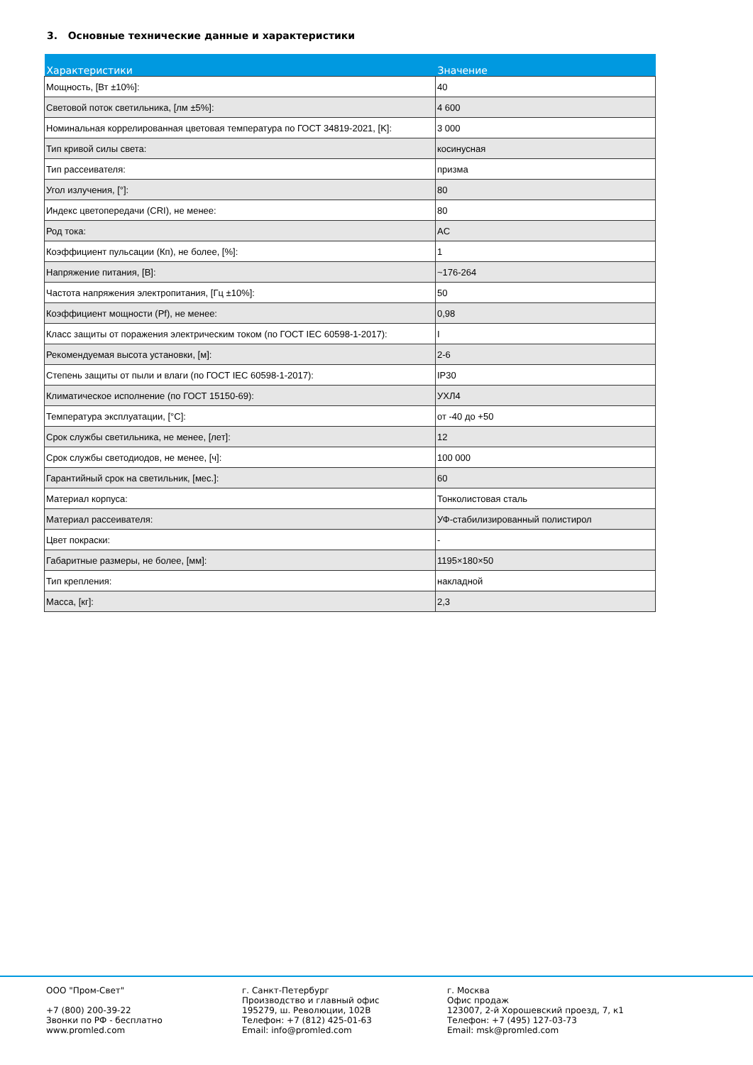3. Основные технические данные и характеристики
| Характеристики | Значение |
| --- | --- |
| Мощность, [Вт ±10%]: | 40 |
| Световой поток светильника, [лм ±5%]: | 4 600 |
| Номинальная коррелированная цветовая температура по ГОСТ 34819-2021, [K]: | 3 000 |
| Тип кривой силы света: | косинусная |
| Тип рассеивателя: | призма |
| Угол излучения, [°]: | 80 |
| Индекс цветопередачи (CRI), не менее: | 80 |
| Род тока: | AC |
| Коэффициент пульсации (Кп), не более, [%]: | 1 |
| Напряжение питания, [В]: | ~176-264 |
| Частота напряжения электропитания, [Гц ±10%]: | 50 |
| Коэффициент мощности (Pf), не менее: | 0,98 |
| Класс защиты от поражения электрическим током (по ГОСТ IEC 60598-1-2017): | I |
| Рекомендуемая высота установки, [м]: | 2-6 |
| Степень защиты от пыли и влаги (по ГОСТ IEC 60598-1-2017): | IP30 |
| Климатическое исполнение (по ГОСТ 15150-69): | УХЛ4 |
| Температура эксплуатации, [°C]: | от -40 до +50 |
| Срок службы светильника, не менее, [лет]: | 12 |
| Срок службы светодиодов, не менее, [ч]: | 100 000 |
| Гарантийный срок на светильник, [мес.]: | 60 |
| Материал корпуса: | Тонколистовая сталь |
| Материал рассеивателя: | УФ-стабилизированный полистирол |
| Цвет покраски: | - |
| Габаритные размеры, не более, [мм]: | 1195×180×50 |
| Тип крепления: | накладной |
| Масса, [кг]: | 2,3 |
ООО "Пром-Свет"
+7 (800) 200-39-22
Звонки по РФ - бесплатно
www.promled.com
г. Санкт-Петербург
Производство и главный офис
195279, ш. Революции, 102В
Телефон: +7 (812) 425-01-63
Email: info@promled.com
г. Москва
Офис продаж
123007, 2-й Хорошевский проезд, 7, к1
Телефон: +7 (495) 127-03-73
Email: msk@promled.com